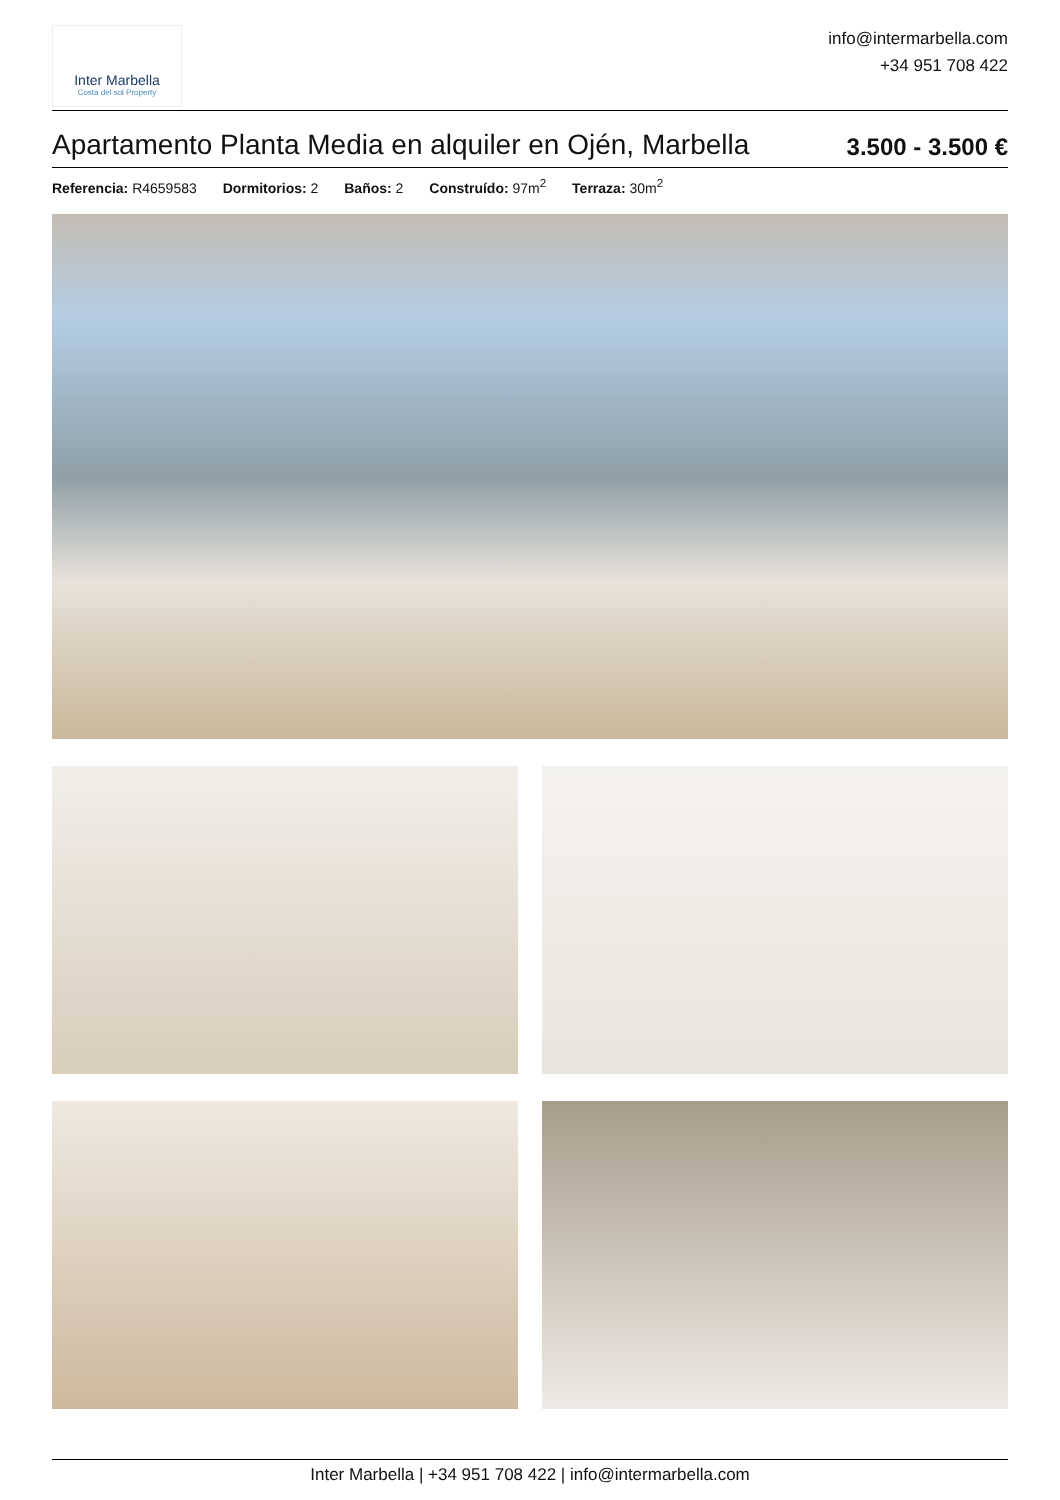Inter Marbella
Costa del sol Property
info@intermarbella.com
+34 951 708 422
Apartamento Planta Media en alquiler en Ojén, Marbella
3.500 - 3.500 €
Referencia: R4659583 Dormitorios: 2 Baños: 2 Construído: 97m<sup>2</sup> Terraza: 30m<sup>2</sup>
Inter Marbella | +34 951 708 422 | info@intermarbella.com